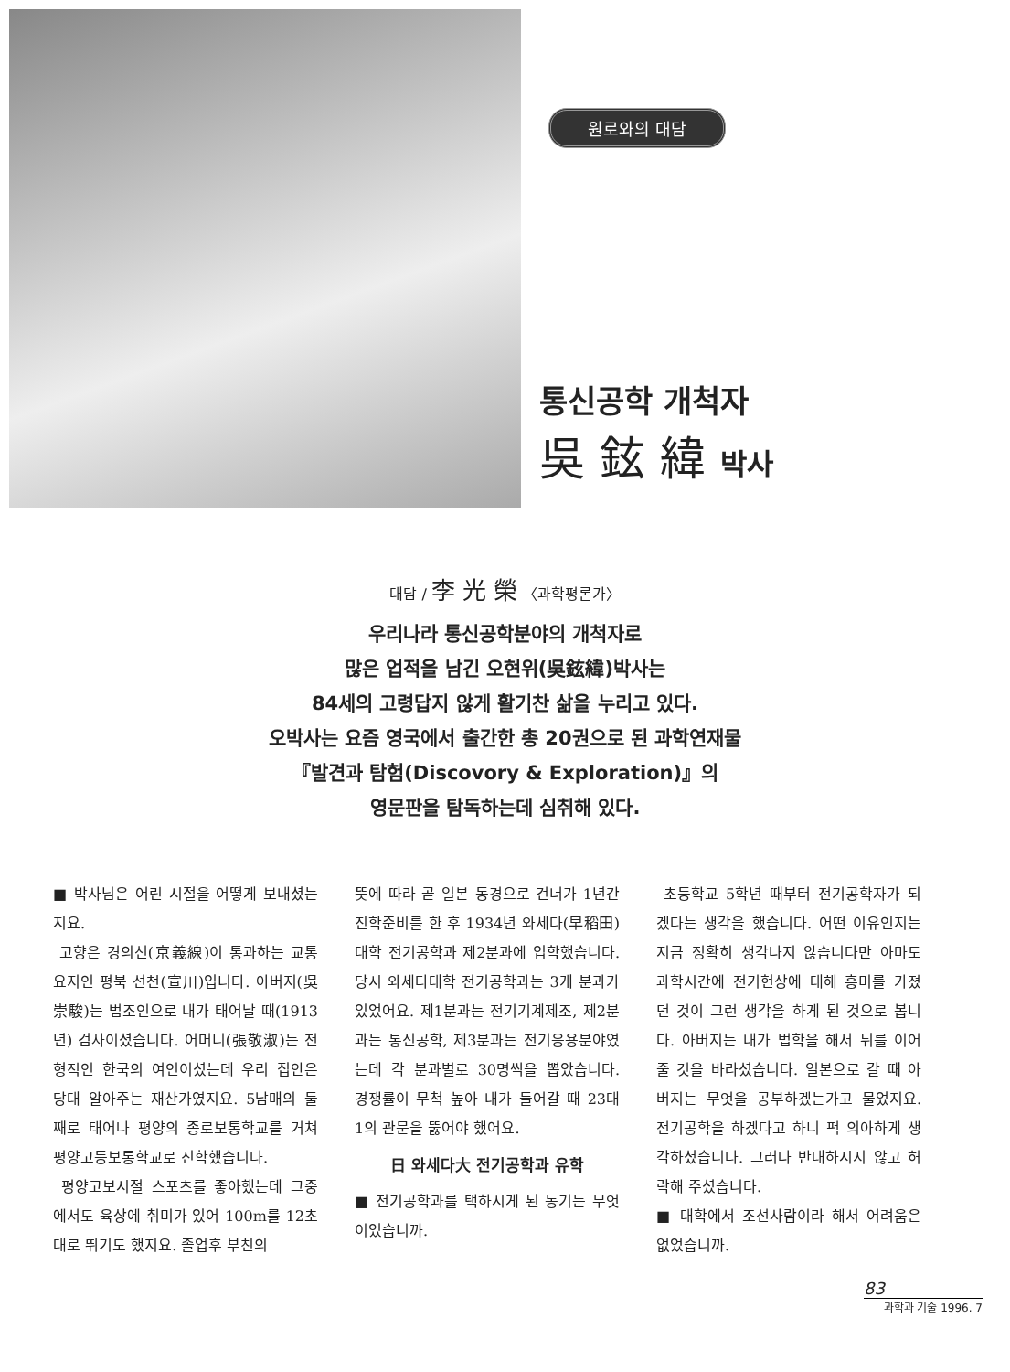원로와의 대담
통신공학 개척자
吳 鉉 緯 박사
대담 / 李 光 榮 〈과학평론가〉
우리나라 통신공학분야의 개척자로
많은 업적을 남긴 오현위(吳鉉緯)박사는
84세의 고령답지 않게 활기찬 삶을 누리고 있다.
오박사는 요즘 영국에서 출간한 총 20권으로 된 과학연재물
『발견과 탐험(Discovory & Exploration)』의
영문판을 탐독하는데 심취해 있다.
■ 박사님은 어린 시절을 어떻게 보내셨는지요.
고향은 경의선(京義線)이 통과하는 교통요지인 평북 선천(宣川)입니다. 아버지(吳崇駿)는 법조인으로 내가 태어날 때(1913년) 검사이셨습니다. 어머니(張敬淑)는 전형적인 한국의 여인이셨는데 우리 집안은 당대 알아주는 재산가였지요. 5남매의 둘째로 태어나 평양의 종로보통학교를 거쳐 평양고등보통학교로 진학했습니다.
평양고보시절 스포츠를 좋아했는데 그중에서도 육상에 취미가 있어 100m를 12초대로 뛰기도 했지요. 졸업후 부친의
뜻에 따라 곧 일본 동경으로 건너가 1년간 진학준비를 한 후 1934년 와세다(早稻田)대학 전기공학과 제2분과에 입학했습니다. 당시 와세다대학 전기공학과는 3개 분과가 있었어요. 제1분과는 전기기계제조, 제2분과는 통신공학, 제3분과는 전기응용분야였는데 각 분과별로 30명씩을 뽑았습니다. 경쟁률이 무척 높아 내가 들어갈 때 23대 1의 관문을 뚫어야 했어요.
日 와세다大 전기공학과 유학
■ 전기공학과를 택하시게 된 동기는 무엇이었습니까.
초등학교 5학년 때부터 전기공학자가 되겠다는 생각을 했습니다. 어떤 이유인지는 지금 정확히 생각나지 않습니다만 아마도 과학시간에 전기현상에 대해 흥미를 가졌던 것이 그런 생각을 하게 된 것으로 봅니다. 아버지는 내가 법학을 해서 뒤를 이어줄 것을 바라셨습니다. 일본으로 갈 때 아버지는 무엇을 공부하겠는가고 물었지요. 전기공학을 하겠다고 하니 퍽 의아하게 생각하셨습니다. 그러나 반대하시지 않고 허락해 주셨습니다.
■ 대학에서 조선사람이라 해서 어려움은 없었습니까.
83
과학과 기술 1996. 7